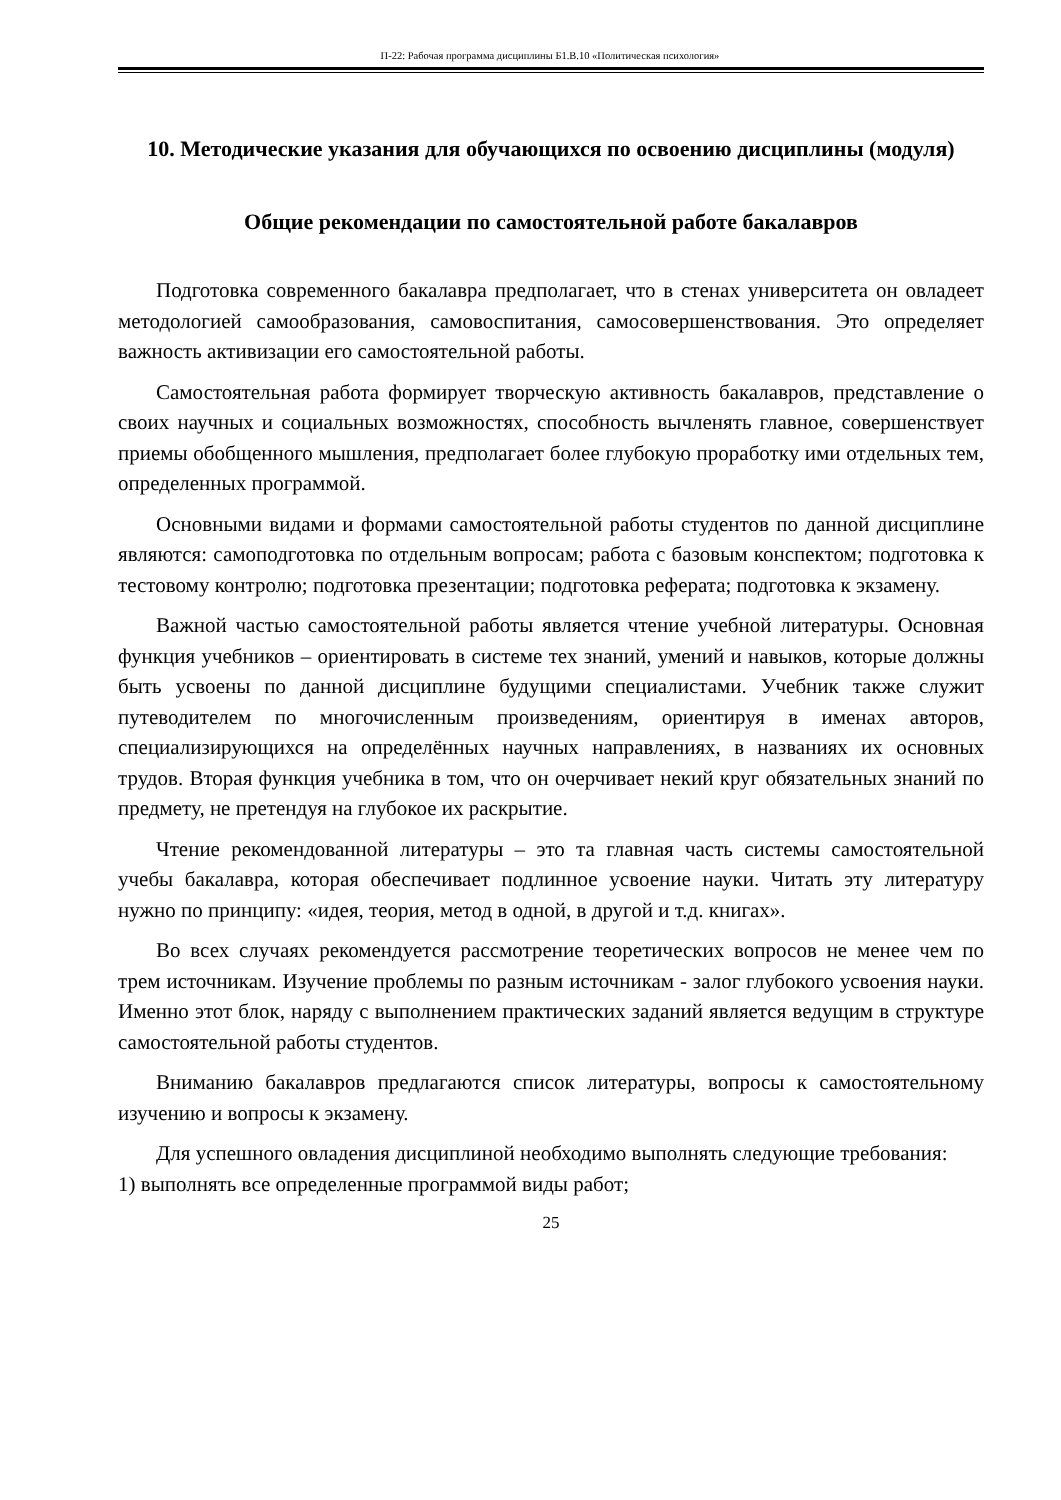П-22: Рабочая программа дисциплины Б1.В.10 «Политическая психология»
10. Методические указания для обучающихся по освоению дисциплины (модуля)
Общие рекомендации по самостоятельной работе бакалавров
Подготовка современного бакалавра предполагает, что в стенах университета он овладеет методологией самообразования, самовоспитания, самосовершенствования. Это определяет важность активизации его самостоятельной работы.
Самостоятельная работа формирует творческую активность бакалавров, представление о своих научных и социальных возможностях, способность вычленять главное, совершенствует приемы обобщенного мышления, предполагает более глубокую проработку ими отдельных тем, определенных программой.
Основными видами и формами самостоятельной работы студентов по данной дисциплине являются: самоподготовка по отдельным вопросам; работа с базовым конспектом; подготовка к тестовому контролю; подготовка презентации; подготовка реферата; подготовка к экзамену.
Важной частью самостоятельной работы является чтение учебной литературы. Основная функция учебников – ориентировать в системе тех знаний, умений и навыков, которые должны быть усвоены по данной дисциплине будущими специалистами. Учебник также служит путеводителем по многочисленным произведениям, ориентируя в именах авторов, специализирующихся на определённых научных направлениях, в названиях их основных трудов. Вторая функция учебника в том, что он очерчивает некий круг обязательных знаний по предмету, не претендуя на глубокое их раскрытие.
Чтение рекомендованной литературы – это та главная часть системы самостоятельной учебы бакалавра, которая обеспечивает подлинное усвоение науки. Читать эту литературу нужно по принципу: «идея, теория, метод в одной, в другой и т.д. книгах».
Во всех случаях рекомендуется рассмотрение теоретических вопросов не менее чем по трем источникам. Изучение проблемы по разным источникам - залог глубокого усвоения науки. Именно этот блок, наряду с выполнением практических заданий является ведущим в структуре самостоятельной работы студентов.
Вниманию бакалавров предлагаются список литературы, вопросы к самостоятельному изучению и вопросы к экзамену.
Для успешного овладения дисциплиной необходимо выполнять следующие требования:
1) выполнять все определенные программой виды работ;
25